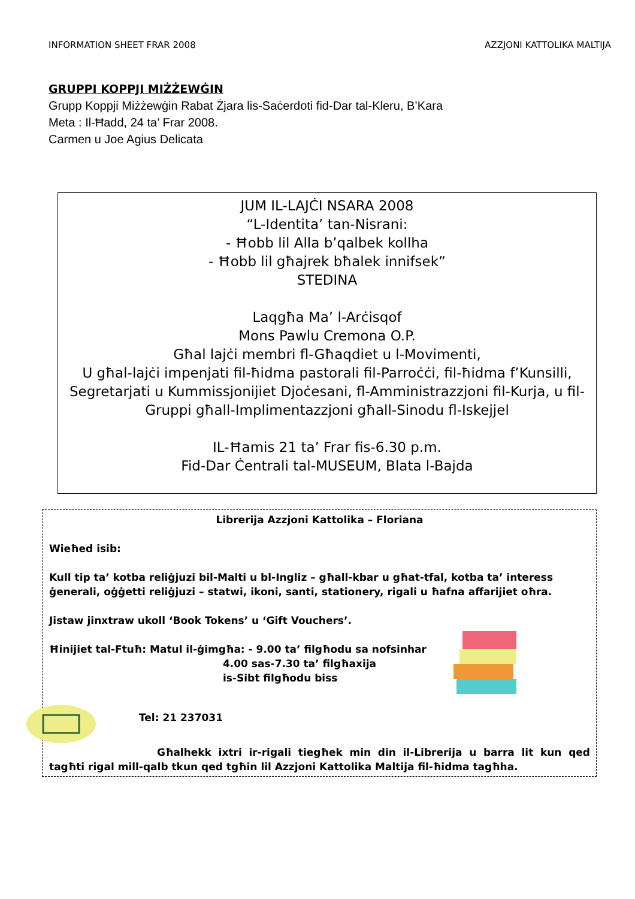INFORMATION SHEET FRAR 2008 AZZJONI KATTOLIKA MALTIJA
GRUPPI KOPPJI MIŻŻEWĠIN
Grupp Koppji Miżżewġin Rabat Żjara lis-Saċerdoti fid-Dar tal-Kleru, B’Kara
Meta : Il-Ħadd, 24 ta’ Frar 2008.
Carmen u Joe Agius Delicata
JUM IL-LAJĊI NSARA 2008
“L-Identita’ tan-Nisrani:
- Ħobb lil Alla b’qalbek kollha
- Ħobb lil għajrek bħalek innifsek”
STEDINA
Laqgħa Ma’ l-Arċisqof
Mons Pawlu Cremona O.P.
Għal lajċi membri fl-Għaqdiet u l-Movimenti,
U għal-lajċi impenjati fil-ħidma pastorali fil-Parroċċi, fil-ħidma f’Kunsilli, Segretarjati u Kummissjonijiet Djoċesani, fl-Amministrazzjoni fil-Kurja, u fil-Gruppi għall-Implimentazzjoni għall-Sinodu fl-Iskejjel
IL-Ħamis 21 ta’ Frar fis-6.30 p.m.
Fid-Dar Ċentrali tal-MUSEUM, Blata l-Bajda
Librerija Azzjoni Kattolika – Floriana
Wieħed isib:
Kull tip ta’ kotba reliġjuzi bil-Malti u bl-Ingliz – għall-kbar u għat-tfal, kotba ta’ interess ġenerali, oġġetti reliġjuzi – statwi, ikoni, santi, stationery, rigali u ħafna affarijiet oħra.
Jistaw jinxtraw ukoll ‘Book Tokens’ u ‘Gift Vouchers’.
Ħinijiet tal-Ftuħ: Matul il-ġimgħa: - 9.00 ta’ filgħodu sa nofsinhar
4.00 sas-7.30 ta’ filgħaxija
is-Sibt filgħodu biss
Tel: 21 237031
Għalhekk ixtri ir-rigali tiegħek min din il-Librerija u barra lit kun qed tagħti rigal mill-qalb tkun qed tgħin lil Azzjoni Kattolika Maltija fil-ħidma tagħha.